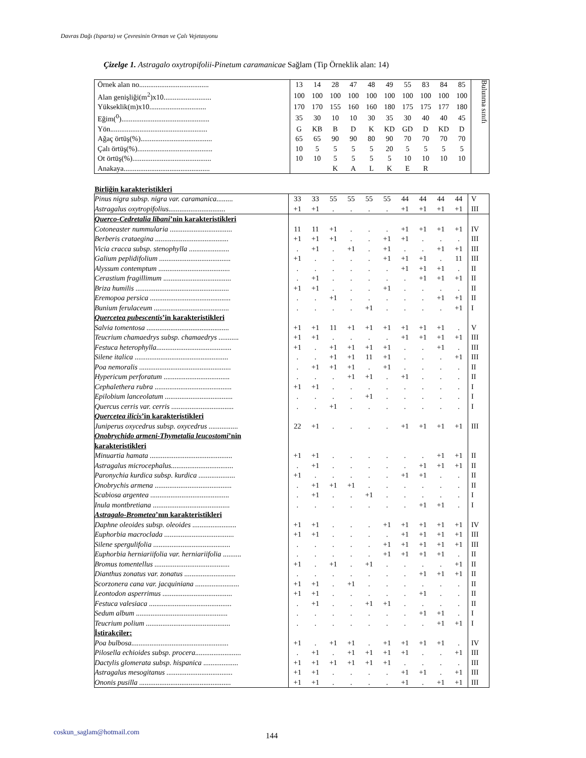Davras Dağı (Isparta) ve Çevresinin Orman ve Çalı Vejetasyonu
Çizelge 1. Astragalo oxytropifolii-Pinetum caramanicae Sağlam (Tip Örneklik alan: 14)
| Örnek alan no...................................... | 13 | 14 | 28 | 47 | 48 | 49 | 55 | 83 | 84 | 85 | Bulunma sınıfı |
| Alan genişliği(m<sup>2</sup>)x10.......................... | 100 | 100 | 100 | 100 | 100 | 100 | 100 | 100 | 100 | 100 | |
| Yükseklik(m)x10............................... | 170 | 170 | 155 | 160 | 160 | 180 | 175 | 175 | 177 | 180 | |
| Eğim(<sup>0</sup>)................................................ | 35 | 30 | 10 | 10 | 30 | 35 | 30 | 40 | 40 | 45 | |
| Yön..................................................... | G | KB | B | D | K | KD | GD | D | KD | D | |
| Ağaç örtüş(%)....................................... | 65 | 65 | 90 | 90 | 80 | 90 | 70 | 70 | 70 | 70 | |
| Çalı örtüş(%)......................................... | 10 | 5 | 5 | 5 | 5 | 20 | 5 | 5 | 5 | 5 | |
| Ot örtüş(%)........................................... | 10 | 10 | 5 | 5 | 5 | 5 | 10 | 10 | 10 | 10 | |
| Anakaya............................................... | | | K | A | L | K | E | R | | | |
Birliğin karakteristikleri
| Pinus nigra subsp. nigra var. caramanica......... | 33 | 33 | 55 | 55 | 55 | 55 | 44 | 44 | 44 | 44 | V |
| Astragalus oxytropifolius............................... | +1 | +1 | . | . | . | . | +1 | +1 | +1 | +1 | III |
| Querco-Cedretalia libani ’nin karakteristikleri | | | | | | | | | | | |
| Cotoneaster nummularia .................................. | 11 | 11 | +1 | . | . | . | +1 | +1 | +1 | +1 | IV |
| Berberis crataegina ........................................ | +1 | +1 | +1 | . | . | +1 | +1 | . | . | . | III |
| Vicia cracca subsp. stenophylla ...................... | . | +1 | . | +1 | . | +1 | . | . | +1 | +1 | III |
| Galium peplidifolium ....................................... | +1 | . | . | . | . | +1 | +1 | +1 | . | 11 | III |
| Alyssum contemptum ....................................... | . | . | . | . | . | . | +1 | +1 | +1 | . | II |
| Cerastium fragillimum ..................................... | . | +1 | . | . | . | . | . | +1 | +1 | +1 | II |
| Briza humilis ................................................... | +1 | +1 | . | . | . | +1 | . | . | . | . | II |
| Eremopoa persica ............................................ | . | . | +1 | . | . | . | . | . | +1 | +1 | II |
| Bunium ferulaceum ......................................... | . | . | . | . | +1 | . | . | . | . | +1 | I |
| Quercetea pubescentis ’in karakteristikleri | | | | | | | | | | | |
| Salvia tomentosa ............................................. | +1 | +1 | 11 | +1 | +1 | +1 | +1 | +1 | +1 | . | V |
| Teucrium chamaedrys subsp. chamaedrys ........... | +1 | +1 | . | . | . | . | +1 | +1 | +1 | +1 | III |
| Festuca heterophylla......................................... | +1 | . | +1 | +1 | +1 | +1 | . | . | +1 | . | III |
| Silene italica ................................................... | . | . | +1 | +1 | 11 | +1 | . | . | . | +1 | III |
| Poa nemoralis .................................................. | . | +1 | +1 | +1 | . | +1 | . | . | . | . | II |
| Hypericum perforatum .................................... | . | . | . | +1 | +1 | . | +1 | . | . | . | II |
| Cephalethera rubra .......................................... | +1 | +1 | . | . | . | . | . | . | . | . | I |
| Epilobium lanceolatum ..................................... | . | . | . | . | +1 | . | . | . | . | . | I |
| Quercus cerris var. cerris .................................. | . | . | +1 | . | . | . | . | . | . | . | I |
| Quercetea ilicis ’in karakteristikleri | | | | | | | | | | | |
| Juniperus oxycedrus subsp. oxycedrus ................ | 22 | +1 | . | . | . | . | +1 | +1 | +1 | +1 | III |
| Onobrychido armeni-Thymetalia leucostomi ’nin karakteristikleri | | | | | | | | | | | |
| Minuartia hamata ............................................. | +1 | +1 | . | . | . | . | . | . | +1 | +1 | II |
| Astragalus microcephalus.................................. | . | +1 | . | . | . | . | . | +1 | +1 | +1 | II |
| Paronychia kurdica subsp. kurdica .................... | +1 | . | . | . | . | . | +1 | +1 | . | . | II |
| Onobrychis armena .......................................... | . | +1 | +1 | +1 | . | . | . | . | . | . | II |
| Scabiosa argentea ........................................... | . | +1 | . | . | +1 | . | . | . | . | . | I |
| Inula montbretiana .......................................... | . | . | . | . | . | . | . | +1 | +1 | . | I |
| Astragalo-Brometea ’nın karakteristikleri | | | | | | | | | | | |
| Daphne oleoides subsp. oleoides ........................ | +1 | +1 | . | . | . | +1 | +1 | +1 | +1 | +1 | IV |
| Euphorbia macroclada ...................................... | +1 | +1 | . | . | . | . | +1 | +1 | +1 | +1 | III |
| Silene spergulifolia .......................................... | . | . | . | . | . | +1 | +1 | +1 | +1 | +1 | III |
| Euphorbia herniariifolia var. herniariifolia .......... | . | . | . | . | . | +1 | +1 | +1 | +1 | . | II |
| Bromus tomentellus ......................................... | +1 | . | +1 | . | +1 | . | . | . | . | +1 | II |
| Dianthus zonatus var. zonatus ............................ | . | . | . | . | . | . | . | +1 | +1 | +1 | II |
| Scorzonera cana var. jacquiniana ........................ | +1 | +1 | . | +1 | . | . | . | . | . | . | II |
| Leontodon asperrimus ...................................... | +1 | +1 | . | . | . | . | . | +1 | . | . | II |
| Festuca valesiaca ............................................. | . | +1 | . | . | +1 | +1 | . | . | . | . | II |
| Sedum album .................................................. | . | . | . | . | . | . | . | +1 | +1 | . | I |
| Teucrium polium .............................................. | . | . | . | . | . | . | . | . | +1 | +1 | I |
| İştirakçiler: | | | | | | | | | | | |
| Poa bulbosa..................................................... | +1 | . | +1 | +1 | . | +1 | +1 | +1 | +1 | . | IV |
| Pilosella echioides subsp. procera......................... | . | +1 | . | +1 | +1 | +1 | +1 | . | . | +1 | III |
| Dactylis glomerata subsp. hispanica ................... | +1 | +1 | +1 | +1 | +1 | +1 | . | . | . | . | III |
| Astragalus mesogitanus .................................... | +1 | +1 | . | . | . | . | +1 | +1 | . | +1 | III |
| Ononis pusilla .................................................. | +1 | +1 | . | . | . | . | +1 | . | +1 | +1 | III |
coskun_saglam@hotmail.com 144